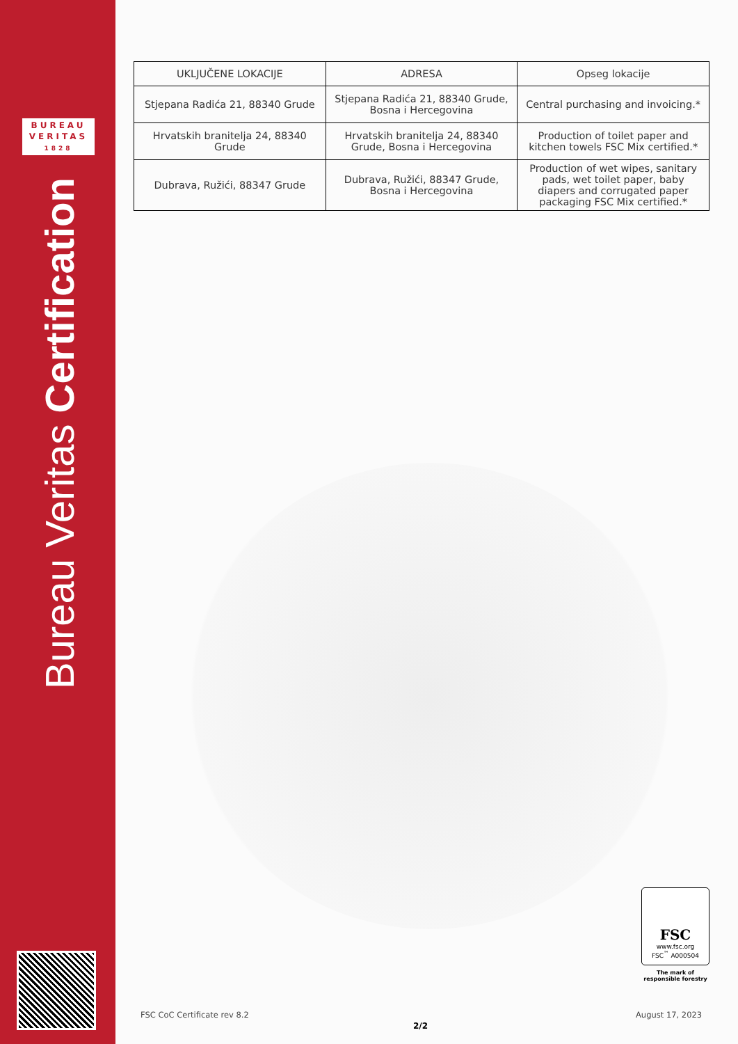BUREAU
VERITAS
1828
Bureau Veritas Certification
| UKLJUČENE LOKACIJE | ADRESA | Opseg lokacije |
| --- | --- | --- |
| Stjepana Radića 21, 88340 Grude | Stjepana Radića 21, 88340 Grude, Bosna i Hercegovina | Central purchasing and invoicing.* |
| Hrvatskih branitelja 24, 88340 Grude | Hrvatskih branitelja 24, 88340 Grude, Bosna i Hercegovina | Production of toilet paper and kitchen towels FSC Mix certified.* |
| Dubrava, Ružići, 88347 Grude | Dubrava, Ružići, 88347 Grude, Bosna i Hercegovina | Production of wet wipes, sanitary pads, wet toilet paper, baby diapers and corrugated paper packaging FSC Mix certified.* |
FSC
www.fsc.org
FSC<sup>™</sup> A000504
The mark of
responsible forestry
FSC CoC Certificate rev 8.2 August 17, 2023
2/2